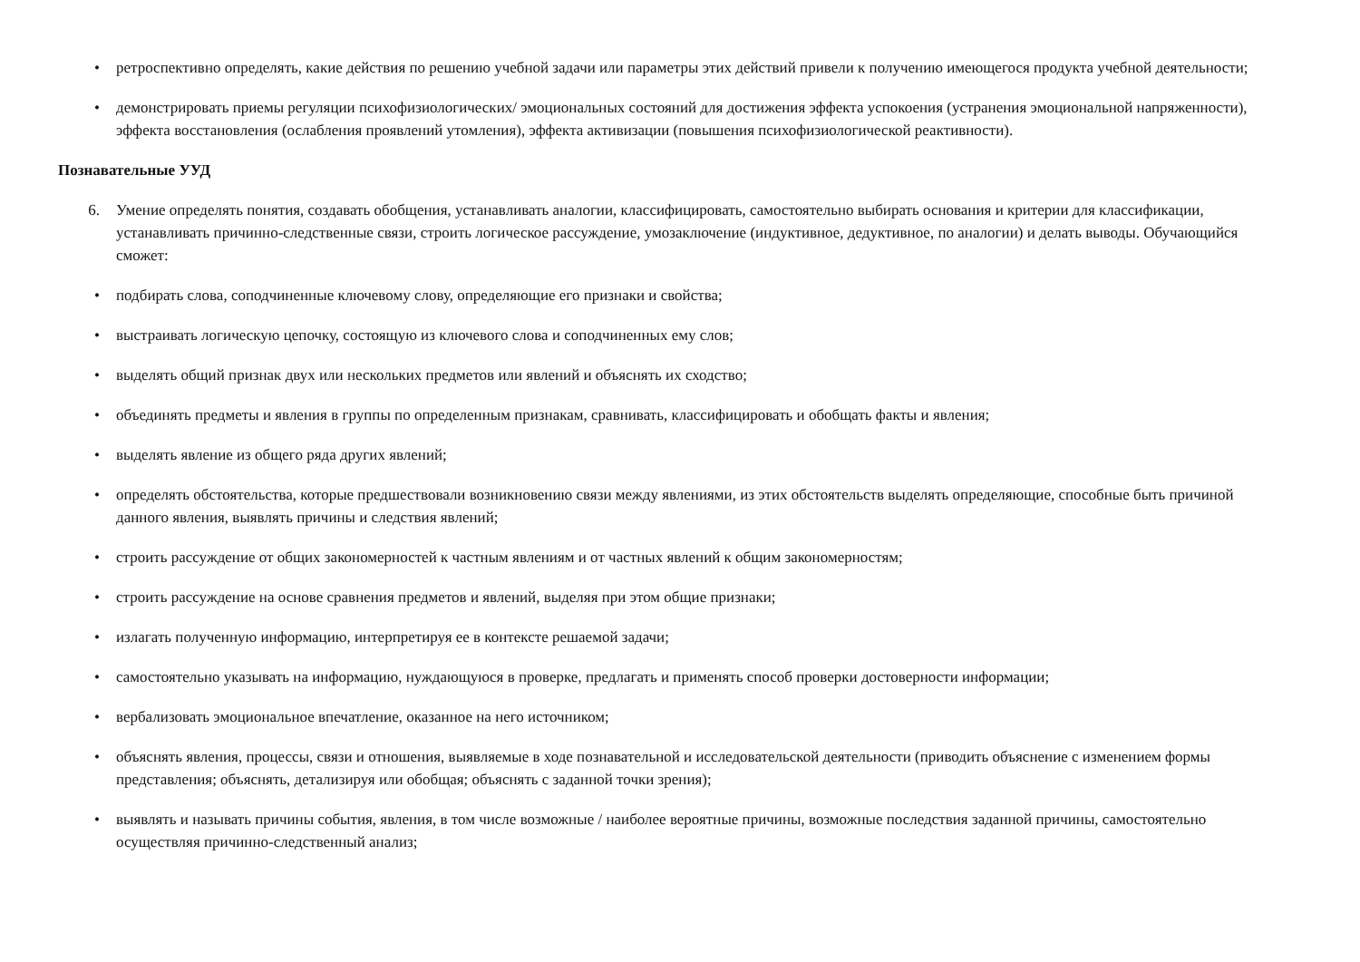• ретроспективно определять, какие действия по решению учебной задачи или параметры этих действий привели к получению имеющегося продукта учебной деятельности;
• демонстрировать приемы регуляции психофизиологических/ эмоциональных состояний для достижения эффекта успокоения (устранения эмоциональной напряженности), эффекта восстановления (ослабления проявлений утомления), эффекта активизации (повышения психофизиологической реактивности).
Познавательные УУД
6. Умение определять понятия, создавать обобщения, устанавливать аналогии, классифицировать, самостоятельно выбирать основания и критерии для классификации, устанавливать причинно-следственные связи, строить логическое рассуждение, умозаключение (индуктивное, дедуктивное, по аналогии) и делать выводы. Обучающийся сможет:
• подбирать слова, соподчиненные ключевому слову, определяющие его признаки и свойства;
• выстраивать логическую цепочку, состоящую из ключевого слова и соподчиненных ему слов;
• выделять общий признак двух или нескольких предметов или явлений и объяснять их сходство;
• объединять предметы и явления в группы по определенным признакам, сравнивать, классифицировать и обобщать факты и явления;
• выделять явление из общего ряда других явлений;
• определять обстоятельства, которые предшествовали возникновению связи между явлениями, из этих обстоятельств выделять определяющие, способные быть причиной данного явления, выявлять причины и следствия явлений;
• строить рассуждение от общих закономерностей к частным явлениям и от частных явлений к общим закономерностям;
• строить рассуждение на основе сравнения предметов и явлений, выделяя при этом общие признаки;
• излагать полученную информацию, интерпретируя ее в контексте решаемой задачи;
• самостоятельно указывать на информацию, нуждающуюся в проверке, предлагать и применять способ проверки достоверности информации;
• вербализовать эмоциональное впечатление, оказанное на него источником;
• объяснять явления, процессы, связи и отношения, выявляемые в ходе познавательной и исследовательской деятельности (приводить объяснение с изменением формы представления; объяснять, детализируя или обобщая; объяснять с заданной точки зрения);
• выявлять и называть причины события, явления, в том числе возможные / наиболее вероятные причины, возможные последствия заданной причины, самостоятельно осуществляя причинно-следственный анализ;